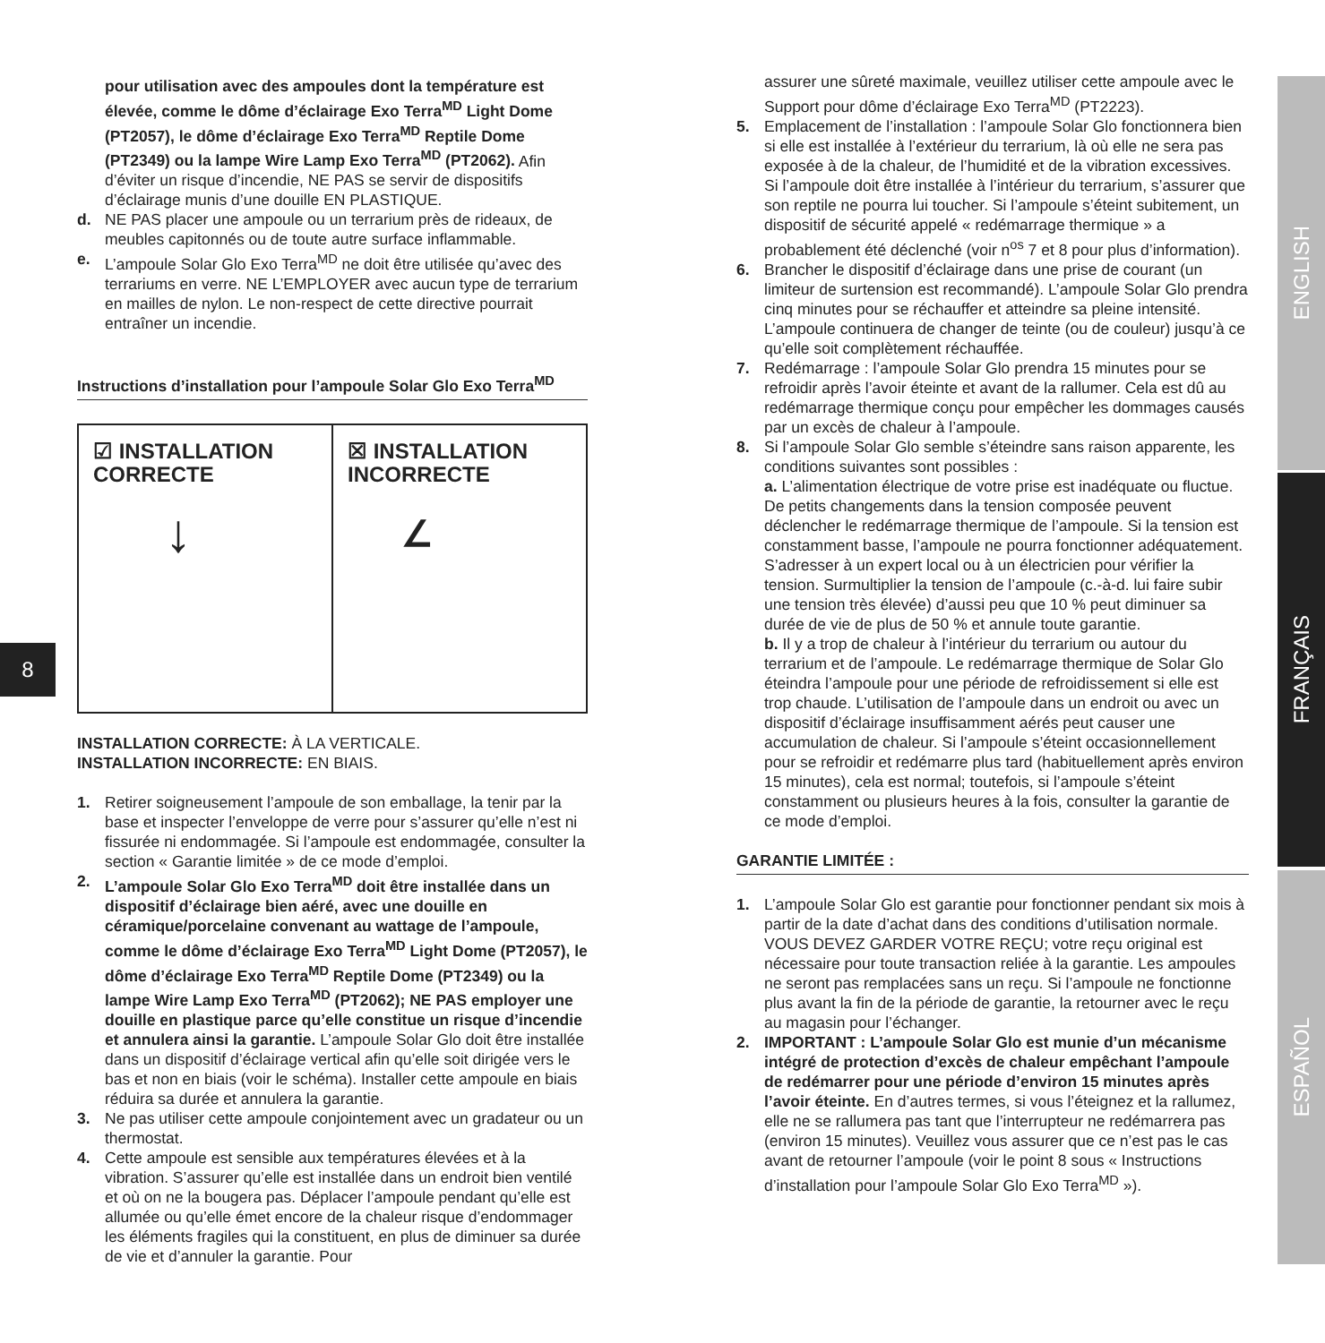8
ENGLISH
FRANÇAIS
ESPAÑOL
pour utilisation avec des ampoules dont la température est élevée, comme le dôme d’éclairage Exo Terra<sup>MD</sup> Light Dome (PT2057), le dôme d’éclairage Exo Terra<sup>MD</sup> Reptile Dome (PT2349) ou la lampe Wire Lamp Exo Terra<sup>MD</sup> (PT2062). Afin d’éviter un risque d’incendie, NE PAS se servir de dispositifs d’éclairage munis d’une douille EN PLASTIQUE.
d. NE PAS placer une ampoule ou un terrarium près de rideaux, de meubles capitonnés ou de toute autre surface inflammable.
e. L’ampoule Solar Glo Exo Terra<sup>MD</sup> ne doit être utilisée qu’avec des terrariums en verre. NE L’EMPLOYER avec aucun type de terrarium en mailles de nylon. Le non-respect de cette directive pourrait entraîner un incendie.
Instructions d’installation pour l’ampoule Solar Glo Exo Terra<sup>MD</sup>
☑ INSTALLATION
CORRECTE
↓
☒ INSTALLATION
INCORRECTE
∠
INSTALLATION CORRECTE: À LA VERTICALE.
INSTALLATION INCORRECTE: EN BIAIS.
1. Retirer soigneusement l’ampoule de son emballage, la tenir par la base et inspecter l’enveloppe de verre pour s’assurer qu’elle n’est ni fissurée ni endommagée. Si l’ampoule est endommagée, consulter la section « Garantie limitée » de ce mode d’emploi.
2. L’ampoule Solar Glo Exo Terra<sup>MD</sup> doit être installée dans un dispositif d’éclairage bien aéré, avec une douille en céramique/porcelaine convenant au wattage de l’ampoule, comme le dôme d’éclairage Exo Terra<sup>MD</sup> Light Dome (PT2057), le dôme d’éclairage Exo Terra<sup>MD</sup> Reptile Dome (PT2349) ou la lampe Wire Lamp Exo Terra<sup>MD</sup> (PT2062); NE PAS employer une douille en plastique parce qu’elle constitue un risque d’incendie et annulera ainsi la garantie. L’ampoule Solar Glo doit être installée dans un dispositif d’éclairage vertical afin qu’elle soit dirigée vers le bas et non en biais (voir le schéma). Installer cette ampoule en biais réduira sa durée et annulera la garantie.
3. Ne pas utiliser cette ampoule conjointement avec un gradateur ou un thermostat.
4. Cette ampoule est sensible aux températures élevées et à la vibration. S’assurer qu’elle est installée dans un endroit bien ventilé et où on ne la bougera pas. Déplacer l’ampoule pendant qu’elle est allumée ou qu’elle émet encore de la chaleur risque d’endommager les éléments fragiles qui la constituent, en plus de diminuer sa durée de vie et d’annuler la garantie. Pour
assurer une sûreté maximale, veuillez utiliser cette ampoule avec le Support pour dôme d’éclairage Exo Terra<sup>MD</sup> (PT2223).
5. Emplacement de l’installation : l’ampoule Solar Glo fonctionnera bien si elle est installée à l’extérieur du terrarium, là où elle ne sera pas exposée à de la chaleur, de l’humidité et de la vibration excessives. Si l’ampoule doit être installée à l’intérieur du terrarium, s’assurer que son reptile ne pourra lui toucher. Si l’ampoule s’éteint subitement, un dispositif de sécurité appelé « redémarrage thermique » a probablement été déclenché (voir n<sup>os</sup> 7 et 8 pour plus d’information).
6. Brancher le dispositif d’éclairage dans une prise de courant (un limiteur de surtension est recommandé). L’ampoule Solar Glo prendra cinq minutes pour se réchauffer et atteindre sa pleine intensité. L’ampoule continuera de changer de teinte (ou de couleur) jusqu’à ce qu’elle soit complètement réchauffée.
7. Redémarrage : l’ampoule Solar Glo prendra 15 minutes pour se refroidir après l’avoir éteinte et avant de la rallumer. Cela est dû au redémarrage thermique conçu pour empêcher les dommages causés par un excès de chaleur à l’ampoule.
8. Si l’ampoule Solar Glo semble s’éteindre sans raison apparente, les conditions suivantes sont possibles :
a. L’alimentation électrique de votre prise est inadéquate ou fluctue. De petits changements dans la tension composée peuvent déclencher le redémarrage thermique de l’ampoule. Si la tension est constamment basse, l’ampoule ne pourra fonctionner adéquatement. S’adresser à un expert local ou à un électricien pour vérifier la tension. Surmultiplier la tension de l’ampoule (c.-à-d. lui faire subir une tension très élevée) d’aussi peu que 10 % peut diminuer sa durée de vie de plus de 50 % et annule toute garantie.
b. Il y a trop de chaleur à l’intérieur du terrarium ou autour du terrarium et de l’ampoule. Le redémarrage thermique de Solar Glo éteindra l’ampoule pour une période de refroidissement si elle est trop chaude. L’utilisation de l’ampoule dans un endroit ou avec un dispositif d’éclairage insuffisamment aérés peut causer une accumulation de chaleur. Si l’ampoule s’éteint occasionnellement pour se refroidir et redémarre plus tard (habituellement après environ 15 minutes), cela est normal; toutefois, si l’ampoule s’éteint constamment ou plusieurs heures à la fois, consulter la garantie de ce mode d’emploi.
GARANTIE LIMITÉE :
1. L’ampoule Solar Glo est garantie pour fonctionner pendant six mois à partir de la date d’achat dans des conditions d’utilisation normale. VOUS DEVEZ GARDER VOTRE REÇU; votre reçu original est nécessaire pour toute transaction reliée à la garantie. Les ampoules ne seront pas remplacées sans un reçu. Si l’ampoule ne fonctionne plus avant la fin de la période de garantie, la retourner avec le reçu au magasin pour l’échanger.
2. IMPORTANT : L’ampoule Solar Glo est munie d’un mécanisme intégré de protection d’excès de chaleur empêchant l’ampoule de redémarrer pour une période d’environ 15 minutes après l’avoir éteinte. En d’autres termes, si vous l’éteignez et la rallumez, elle ne se rallumera pas tant que l’interrupteur ne redémarrera pas (environ 15 minutes). Veuillez vous assurer que ce n’est pas le cas avant de retourner l’ampoule (voir le point 8 sous « Instructions d’installation pour l’ampoule Solar Glo Exo Terra<sup>MD</sup> »).